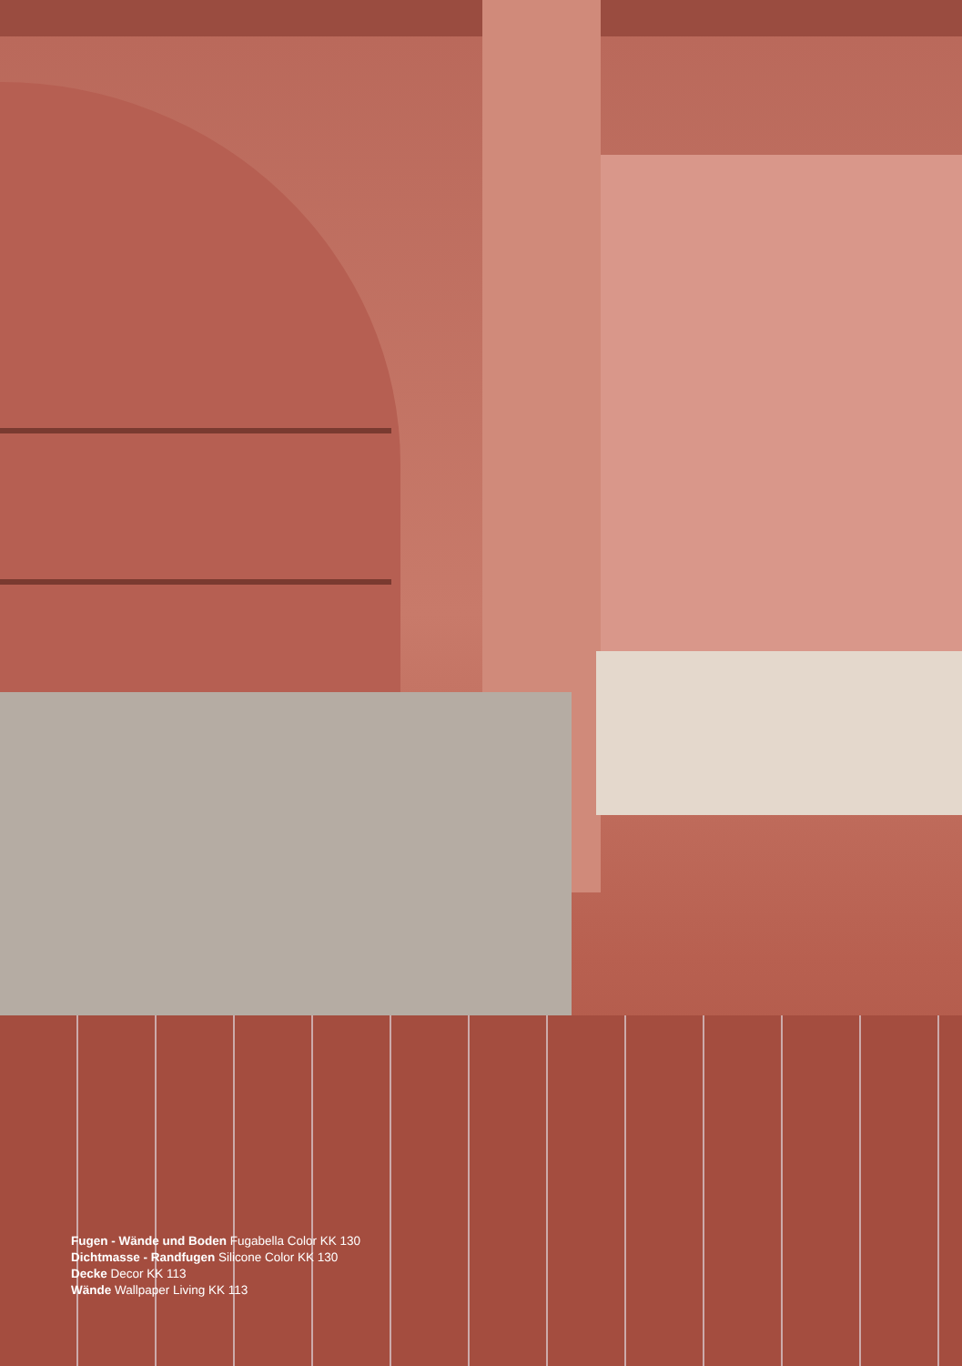Fugen - Wände und Boden Fugabella Color KK 130
Dichtmasse - Randfugen Silicone Color KK 130
Decke Decor KK 113
Wände Wallpaper Living KK 113